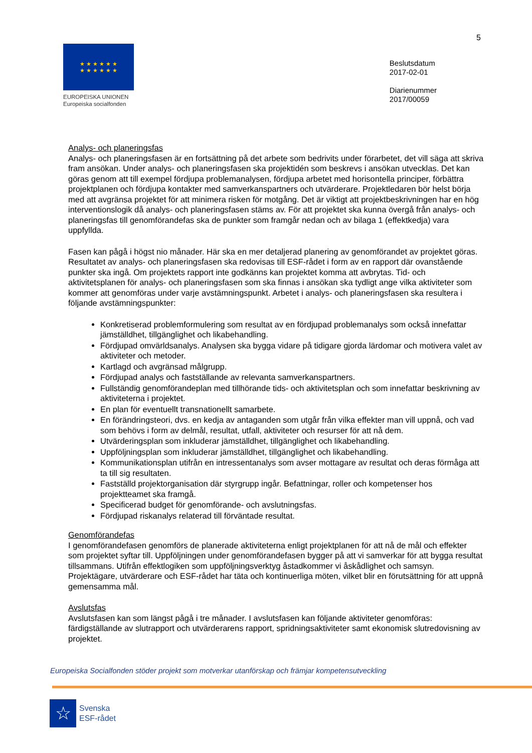5
★ ★ ★ ★ ★ ★
★ ★ ★ ★ ★ ★
EUROPEISKA UNIONEN
Europeiska socialfonden
Beslutsdatum
2017-02-01
Diarienummer
2017/00059
Analys- och planeringsfas
Analys- och planeringsfasen är en fortsättning på det arbete som bedrivits under förarbetet, det vill säga att skriva fram ansökan. Under analys- och planeringsfasen ska projektidén som beskrevs i ansökan utvecklas. Det kan göras genom att till exempel fördjupa problemanalysen, fördjupa arbetet med horisontella principer, förbättra projektplanen och fördjupa kontakter med samverkanspartners och utvärderare. Projektledaren bör helst börja med att avgränsa projektet för att minimera risken för motgång. Det är viktigt att projektbeskrivningen har en hög interventionslogik då analys- och planeringsfasen stäms av. För att projektet ska kunna övergå från analys- och planeringsfas till genomförandefas ska de punkter som framgår nedan och av bilaga 1 (effektkedja) vara uppfyllda.
Fasen kan pågå i högst nio månader. Här ska en mer detaljerad planering av genomförandet av projektet göras. Resultatet av analys- och planeringsfasen ska redovisas till ESF-rådet i form av en rapport där ovanstående punkter ska ingå. Om projektets rapport inte godkänns kan projektet komma att avbrytas. Tid- och aktivitetsplanen för analys- och planeringsfasen som ska finnas i ansökan ska tydligt ange vilka aktiviteter som kommer att genomföras under varje avstämningspunkt. Arbetet i analys- och planeringsfasen ska resultera i följande avstämningspunkter:
Konkretiserad problemformulering som resultat av en fördjupad problemanalys som också innefattar jämställdhet, tillgänglighet och likabehandling.
Fördjupad omvärldsanalys. Analysen ska bygga vidare på tidigare gjorda lärdomar och motivera valet av aktiviteter och metoder.
Kartlagd och avgränsad målgrupp.
Fördjupad analys och fastställande av relevanta samverkanspartners.
Fullständig genomförandeplan med tillhörande tids- och aktivitetsplan och som innefattar beskrivning av aktiviteterna i projektet.
En plan för eventuellt transnationellt samarbete.
En förändringsteori, dvs. en kedja av antaganden som utgår från vilka effekter man vill uppnå, och vad som behövs i form av delmål, resultat, utfall, aktiviteter och resurser för att nå dem.
Utvärderingsplan som inkluderar jämställdhet, tillgänglighet och likabehandling.
Uppföljningsplan som inkluderar jämställdhet, tillgänglighet och likabehandling.
Kommunikationsplan utifrån en intressentanalys som avser mottagare av resultat och deras förmåga att ta till sig resultaten.
Fastställd projektorganisation där styrgrupp ingår. Befattningar, roller och kompetenser hos projektteamet ska framgå.
Specificerad budget för genomförande- och avslutningsfas.
Fördjupad riskanalys relaterad till förväntade resultat.
Genomförandefas
I genomförandefasen genomförs de planerade aktiviteterna enligt projektplanen för att nå de mål och effekter som projektet syftar till. Uppföljningen under genomförandefasen bygger på att vi samverkar för att bygga resultat tillsammans. Utifrån effektlogiken som uppföljningsverktyg åstadkommer vi åskådlighet och samsyn. Projektägare, utvärderare och ESF-rådet har täta och kontinuerliga möten, vilket blir en förutsättning för att uppnå gemensamma mål.
Avslutsfas
Avslutsfasen kan som längst pågå i tre månader. I avslutsfasen kan följande aktiviteter genomföras: färdigställande av slutrapport och utvärderarens rapport, spridningsaktiviteter samt ekonomisk slutredovisning av projektet.
Europeiska Socialfonden stöder projekt som motverkar utanförskap och främjar kompetensutveckling
☆
Svenska
ESF-rådet